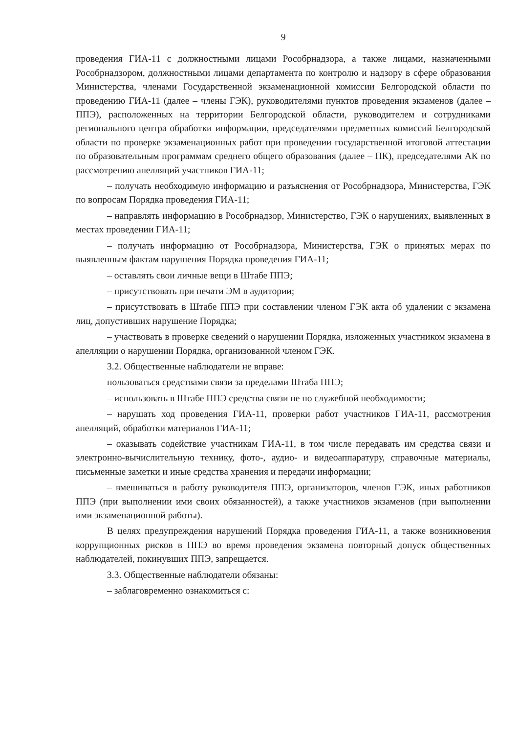9
проведения ГИА-11 с должностными лицами Рособрнадзора, а также лицами, назначенными Рособрнадзором, должностными лицами департамента по контролю и надзору в сфере образования Министерства, членами Государственной экзаменационной комиссии Белгородской области по проведению ГИА-11 (далее – члены ГЭК), руководителями пунктов проведения экзаменов (далее – ППЭ), расположенных на территории Белгородской области, руководителем и сотрудниками регионального центра обработки информации, председателями предметных комиссий Белгородской области по проверке экзаменационных работ при проведении государственной итоговой аттестации по образовательным программам среднего общего образования (далее – ПК), председателями АК по рассмотрению апелляций участников ГИА-11;
– получать необходимую информацию и разъяснения от Рособрнадзора, Министерства, ГЭК по вопросам Порядка проведения ГИА-11;
– направлять информацию в Рособрнадзор, Министерство, ГЭК о нарушениях, выявленных в местах проведении ГИА-11;
– получать информацию от Рособрнадзора, Министерства, ГЭК о принятых мерах по выявленным фактам нарушения Порядка проведения ГИА-11;
– оставлять свои личные вещи в Штабе ППЭ;
– присутствовать при печати ЭМ в аудитории;
– присутствовать в Штабе ППЭ при составлении членом ГЭК акта об удалении с экзамена лиц, допустивших нарушение Порядка;
– участвовать в проверке сведений о нарушении Порядка, изложенных участником экзамена в апелляции о нарушении Порядка, организованной членом ГЭК.
3.2. Общественные наблюдатели не вправе:
пользоваться средствами связи за пределами Штаба ППЭ;
– использовать в Штабе ППЭ средства связи не по служебной необходимости;
– нарушать ход проведения ГИА-11, проверки работ участников ГИА-11, рассмотрения апелляций, обработки материалов ГИА-11;
– оказывать содействие участникам ГИА-11, в том числе передавать им средства связи и электронно-вычислительную технику, фото-, аудио- и видеоаппаратуру, справочные материалы, письменные заметки и иные средства хранения и передачи информации;
– вмешиваться в работу руководителя ППЭ, организаторов, членов ГЭК, иных работников ППЭ (при выполнении ими своих обязанностей), а также участников экзаменов (при выполнении ими экзаменационной работы).
В целях предупреждения нарушений Порядка проведения ГИА-11, а также возникновения коррупционных рисков в ППЭ во время проведения экзамена повторный допуск общественных наблюдателей, покинувших ППЭ, запрещается.
3.3. Общественные наблюдатели обязаны:
– заблаговременно ознакомиться с: